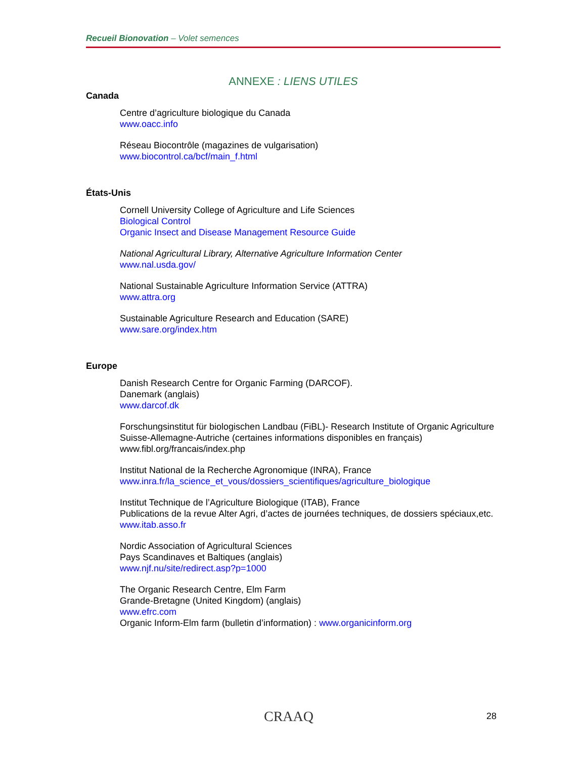Recueil Bionovation – Volet semences
ANNEXE : LIENS UTILES
Canada
Centre d’agriculture biologique du Canada
www.oacc.info
Réseau Biocontrôle (magazines de vulgarisation)
www.biocontrol.ca/bcf/main_f.html
États-Unis
Cornell University College of Agriculture and Life Sciences
Biological Control
Organic Insect and Disease Management Resource Guide
National Agricultural Library, Alternative Agriculture Information Center
www.nal.usda.gov/
National Sustainable Agriculture Information Service (ATTRA)
www.attra.org
Sustainable Agriculture Research and Education (SARE)
www.sare.org/index.htm
Europe
Danish Research Centre for Organic Farming (DARCOF).
Danemark (anglais)
www.darcof.dk
Forschungsinstitut für biologischen Landbau (FiBL)- Research Institute of Organic Agriculture
Suisse-Allemagne-Autriche (certaines informations disponibles en français)
www.fibl.org/francais/index.php
Institut National de la Recherche Agronomique (INRA), France
www.inra.fr/la_science_et_vous/dossiers_scientifiques/agriculture_biologique
Institut Technique de l’Agriculture Biologique (ITAB), France
Publications de la revue Alter Agri, d’actes de journées techniques, de dossiers spéciaux,etc.
www.itab.asso.fr
Nordic Association of Agricultural Sciences
Pays Scandinaves et Baltiques (anglais)
www.njf.nu/site/redirect.asp?p=1000
The Organic Research Centre, Elm Farm
Grande-Bretagne (United Kingdom) (anglais)
www.efrc.com
Organic Inform-Elm farm (bulletin d’information) : www.organicinform.org
CRAAQ 28